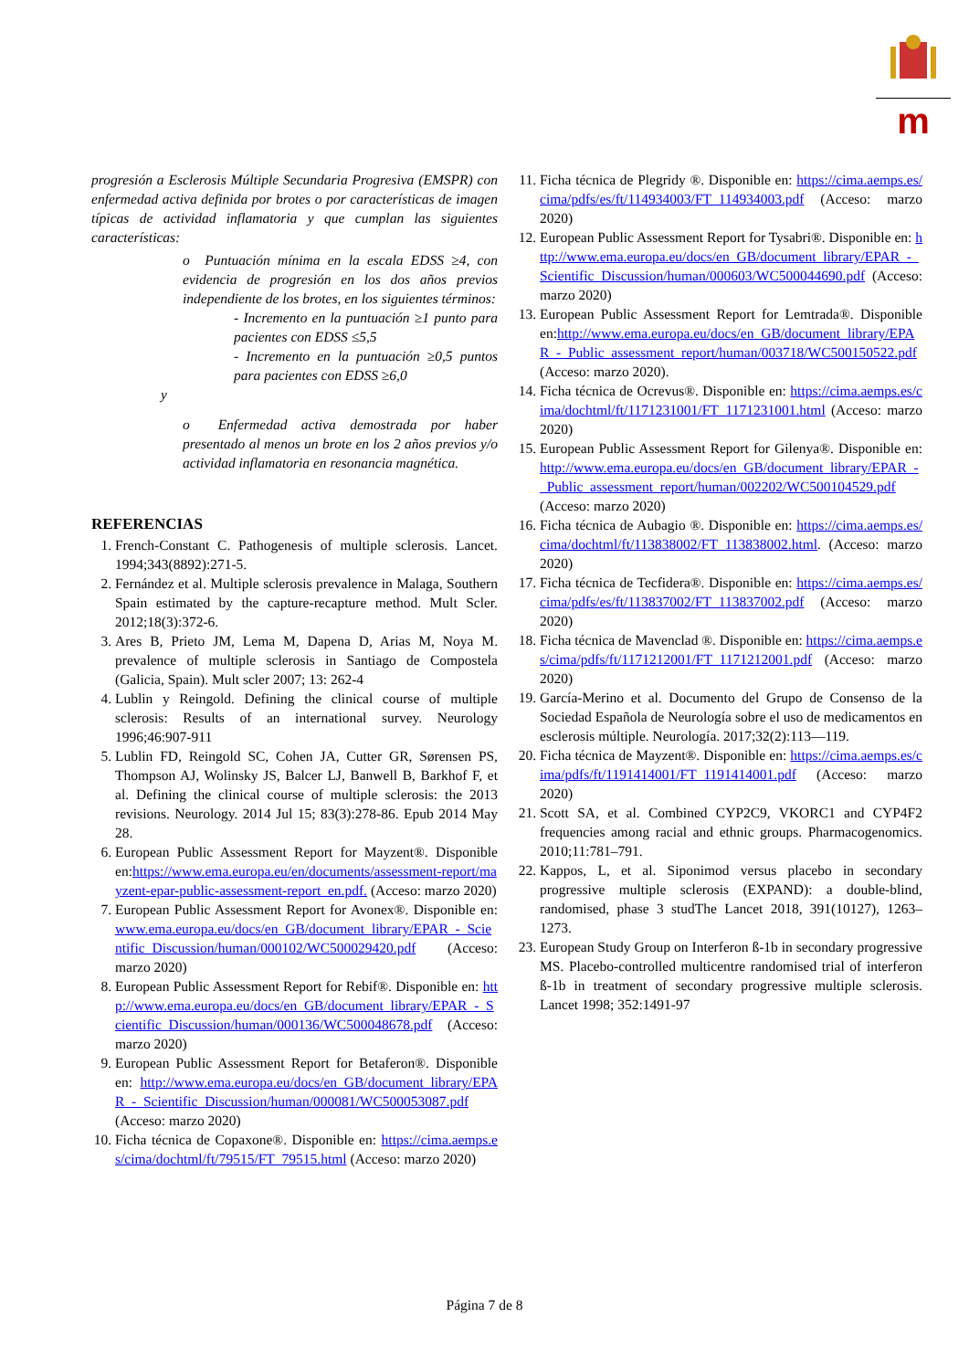m
progresión a Esclerosis Múltiple Secundaria Progresiva (EMSPR) con enfermedad activa definida por brotes o por características de imagen típicas de actividad inflamatoria y que cumplan las siguientes características:
o Puntuación mínima en la escala EDSS ≥4, con evidencia de progresión en los dos años previos independiente de los brotes, en los siguientes términos:
- Incremento en la puntuación ≥1 punto para pacientes con EDSS ≤5,5
- Incremento en la puntuación ≥0,5 puntos para pacientes con EDSS ≥6,0
y
o Enfermedad activa demostrada por haber presentado al menos un brote en los 2 años previos y/o actividad inflamatoria en resonancia magnética.
REFERENCIAS
1. French-Constant C. Pathogenesis of multiple sclerosis. Lancet. 1994;343(8892):271-5.
2. Fernández et al. Multiple sclerosis prevalence in Malaga, Southern Spain estimated by the capture-recapture method. Mult Scler. 2012;18(3):372-6.
3. Ares B, Prieto JM, Lema M, Dapena D, Arias M, Noya M. prevalence of multiple sclerosis in Santiago de Compostela (Galicia, Spain). Mult scler 2007; 13: 262-4
4. Lublin y Reingold. Defining the clinical course of multiple sclerosis: Results of an international survey. Neurology 1996;46:907-911
5. Lublin FD, Reingold SC, Cohen JA, Cutter GR, Sørensen PS, Thompson AJ, Wolinsky JS, Balcer LJ, Banwell B, Barkhof F, et al. Defining the clinical course of multiple sclerosis: the 2013 revisions. Neurology. 2014 Jul 15; 83(3):278-86. Epub 2014 May 28.
6. European Public Assessment Report for Mayzent®. Disponible en:https://www.ema.europa.eu/en/documents/assessment-report/mayzent-epar-public-assessment-report_en.pdf. (Acceso: marzo 2020)
7. European Public Assessment Report for Avonex®. Disponible en: www.ema.europa.eu/docs/en_GB/document_library/EPAR_-_Scientific_Discussion/human/000102/WC500029420.pdf (Acceso: marzo 2020)
8. European Public Assessment Report for Rebif®. Disponible en: http://www.ema.europa.eu/docs/en_GB/document_library/EPAR_-_Scientific_Discussion/human/000136/WC500048678.pdf (Acceso: marzo 2020)
9. European Public Assessment Report for Betaferon®. Disponible en: http://www.ema.europa.eu/docs/en_GB/document_library/EPAR_-_Scientific_Discussion/human/000081/WC500053087.pdf (Acceso: marzo 2020)
10. Ficha técnica de Copaxone®. Disponible en: https://cima.aemps.es/cima/dochtml/ft/79515/FT_79515.html (Acceso: marzo 2020)
11. Ficha técnica de Plegridy ®. Disponible en: https://cima.aemps.es/cima/pdfs/es/ft/114934003/FT_114934003.pdf (Acceso: marzo 2020)
12. European Public Assessment Report for Tysabri®. Disponible en: http://www.ema.europa.eu/docs/en_GB/document_library/EPAR_-_Scientific_Discussion/human/000603/WC500044690.pdf (Acceso: marzo 2020)
13. European Public Assessment Report for Lemtrada®. Disponible en:http://www.ema.europa.eu/docs/en_GB/document_library/EPAR_-_Public_assessment_report/human/003718/WC500150522.pdf (Acceso: marzo 2020).
14. Ficha técnica de Ocrevus®. Disponible en: https://cima.aemps.es/cima/dochtml/ft/1171231001/FT_1171231001.html (Acceso: marzo 2020)
15. European Public Assessment Report for Gilenya®. Disponible en: http://www.ema.europa.eu/docs/en_GB/document_library/EPAR_-_Public_assessment_report/human/002202/WC500104529.pdf (Acceso: marzo 2020)
16. Ficha técnica de Aubagio ®. Disponible en: https://cima.aemps.es/cima/dochtml/ft/113838002/FT_113838002.html. (Acceso: marzo 2020)
17. Ficha técnica de Tecfidera®. Disponible en: https://cima.aemps.es/cima/pdfs/es/ft/113837002/FT_113837002.pdf (Acceso: marzo 2020)
18. Ficha técnica de Mavenclad ®. Disponible en: https://cima.aemps.es/cima/pdfs/ft/1171212001/FT_1171212001.pdf (Acceso: marzo 2020)
19. García-Merino et al. Documento del Grupo de Consenso de la Sociedad Española de Neurología sobre el uso de medicamentos en esclerosis múltiple. Neurología. 2017;32(2):113—119.
20. Ficha técnica de Mayzent®. Disponible en: https://cima.aemps.es/cima/pdfs/ft/1191414001/FT_1191414001.pdf (Acceso: marzo 2020)
21. Scott SA, et al. Combined CYP2C9, VKORC1 and CYP4F2 frequencies among racial and ethnic groups. Pharmacogenomics. 2010;11:781–791.
22. Kappos, L, et al. Siponimod versus placebo in secondary progressive multiple sclerosis (EXPAND): a double-blind, randomised, phase 3 studThe Lancet 2018, 391(10127), 1263–1273.
23. European Study Group on Interferon ß-1b in secondary progressive MS. Placebo-controlled multicentre randomised trial of interferon ß-1b in treatment of secondary progressive multiple sclerosis. Lancet 1998; 352:1491-97
Página 7 de 8